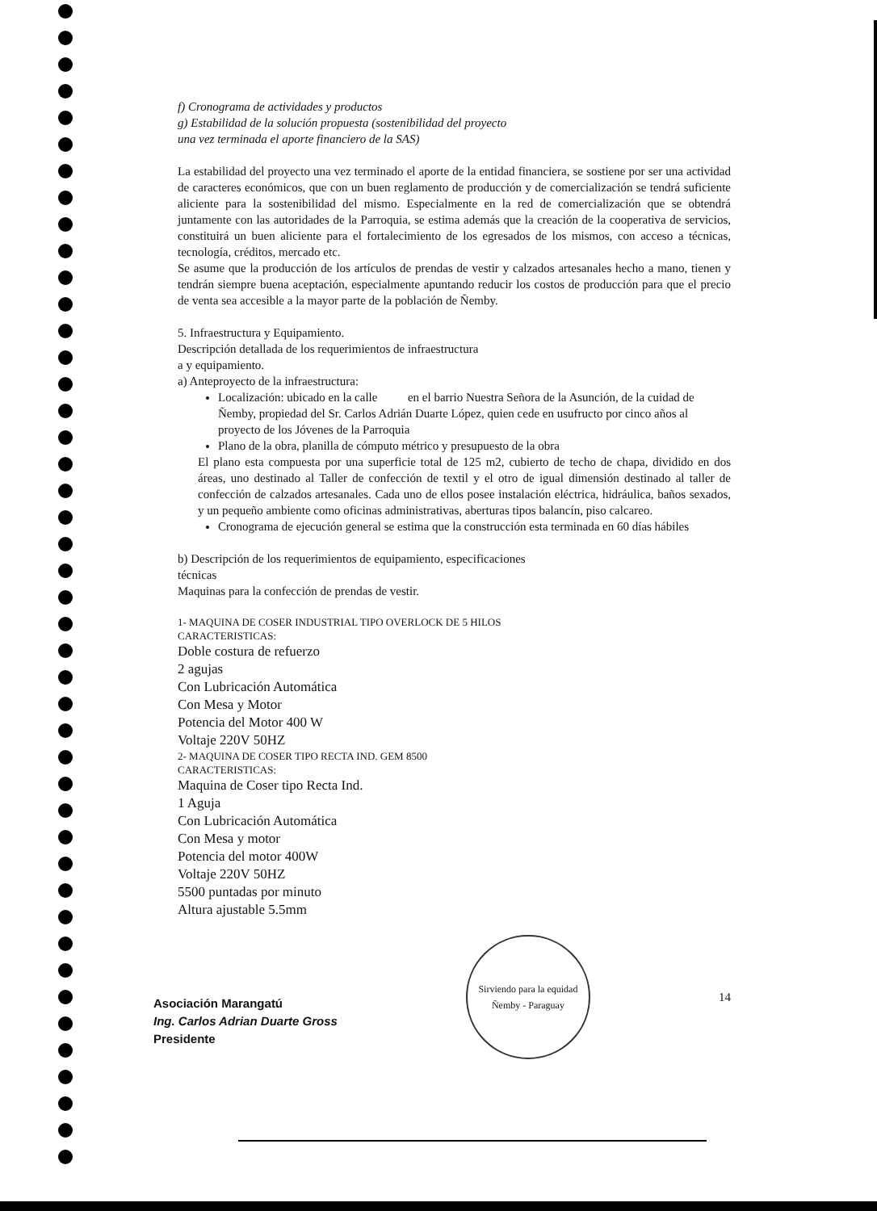f) Cronograma de actividades y productos
g) Estabilidad de la solución propuesta (sostenibilidad del proyecto
una vez terminada el aporte financiero de la SAS)
La estabilidad del proyecto una vez terminado el aporte de la entidad financiera, se sostiene por ser una actividad de caracteres económicos, que con un buen reglamento de producción y de comercialización se tendrá suficiente aliciente para la sostenibilidad del mismo. Especialmente en la red de comercialización que se obtendrá juntamente con las autoridades de la Parroquia, se estima además que la creación de la cooperativa de servicios, constituirá un buen aliciente para el fortalecimiento de los egresados de los mismos, con acceso a técnicas, tecnología, créditos, mercado etc.
Se asume que la producción de los artículos de prendas de vestir y calzados artesanales hecho a mano, tienen y tendrán siempre buena aceptación, especialmente apuntando reducir los costos de producción para que el precio de venta sea accesible a la mayor parte de la población de Ñemby.
5. Infraestructura y Equipamiento.
Descripción detallada de los requerimientos de infraestructura
a y equipamiento.
a) Anteproyecto de la infraestructura:
Localización: ubicado en la calle en el barrio Nuestra Señora de la Asunción, de la cuidad de Ñemby, propiedad del Sr. Carlos Adrián Duarte López, quien cede en usufructo por cinco años al proyecto de los Jóvenes de la Parroquia
Plano de la obra, planilla de cómputo métrico y presupuesto de la obra
El plano esta compuesta por una superficie total de 125 m2, cubierto de techo de chapa, dividido en dos áreas, uno destinado al Taller de confección de textil y el otro de igual dimensión destinado al taller de confección de calzados artesanales. Cada uno de ellos posee instalación eléctrica, hidráulica, baños sexados, y un pequeño ambiente como oficinas administrativas, aberturas tipos balancín, piso calcareo.
Cronograma de ejecución general se estima que la construcción esta terminada en 60 días hábiles
b) Descripción de los requerimientos de equipamiento, especificaciones
técnicas
Maquinas para la confección de prendas de vestir.
1- MAQUINA DE COSER INDUSTRIAL TIPO OVERLOCK DE 5 HILOS
CARACTERISTICAS:
Doble costura de refuerzo
2 agujas
Con Lubricación Automática
Con Mesa y Motor
Potencia del Motor 400 W
Voltaje 220V 50HZ
2- MAQUINA DE COSER TIPO RECTA IND. GEM 8500
CARACTERISTICAS:
Maquina de Coser tipo Recta Ind.
1 Aguja
Con Lubricación Automática
Con Mesa y motor
Potencia del motor 400W
Voltaje 220V 50HZ
5500 puntadas por minuto
Altura ajustable 5.5mm
Asociación Marangatú
Ing. Carlos Adrian Duarte Gross
Presidente
Sirviendo para la equidad
Ñemby - Paraguay
14